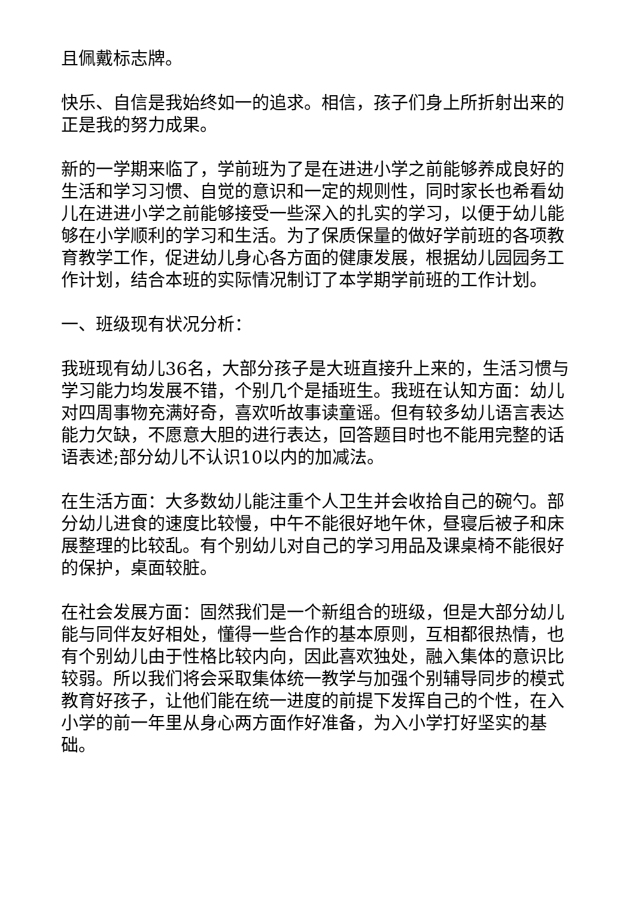且佩戴标志牌。
快乐、自信是我始终如一的追求。相信，孩子们身上所折射出来的正是我的努力成果。
新的一学期来临了，学前班为了是在进进小学之前能够养成良好的生活和学习习惯、自觉的意识和一定的规则性，同时家长也希看幼儿在进进小学之前能够接受一些深入的扎实的学习，以便于幼儿能够在小学顺利的学习和生活。为了保质保量的做好学前班的各项教育教学工作，促进幼儿身心各方面的健康发展，根据幼儿园园务工作计划，结合本班的实际情况制订了本学期学前班的工作计划。
一、班级现有状况分析：
我班现有幼儿36名，大部分孩子是大班直接升上来的，生活习惯与学习能力均发展不错，个别几个是插班生。我班在认知方面：幼儿对四周事物充满好奇，喜欢听故事读童谣。但有较多幼儿语言表达能力欠缺，不愿意大胆的进行表达，回答题目时也不能用完整的话语表述;部分幼儿不认识10以内的加减法。
在生活方面：大多数幼儿能注重个人卫生并会收拾自己的碗勺。部分幼儿进食的速度比较慢，中午不能很好地午休，昼寝后被子和床展整理的比较乱。有个别幼儿对自己的学习用品及课桌椅不能很好的保护，桌面较脏。
在社会发展方面：固然我们是一个新组合的班级，但是大部分幼儿能与同伴友好相处，懂得一些合作的基本原则，互相都很热情，也有个别幼儿由于性格比较内向，因此喜欢独处，融入集体的意识比较弱。所以我们将会采取集体统一教学与加强个别辅导同步的模式教育好孩子，让他们能在统一进度的前提下发挥自己的个性，在入小学的前一年里从身心两方面作好准备，为入小学打好坚实的基础。